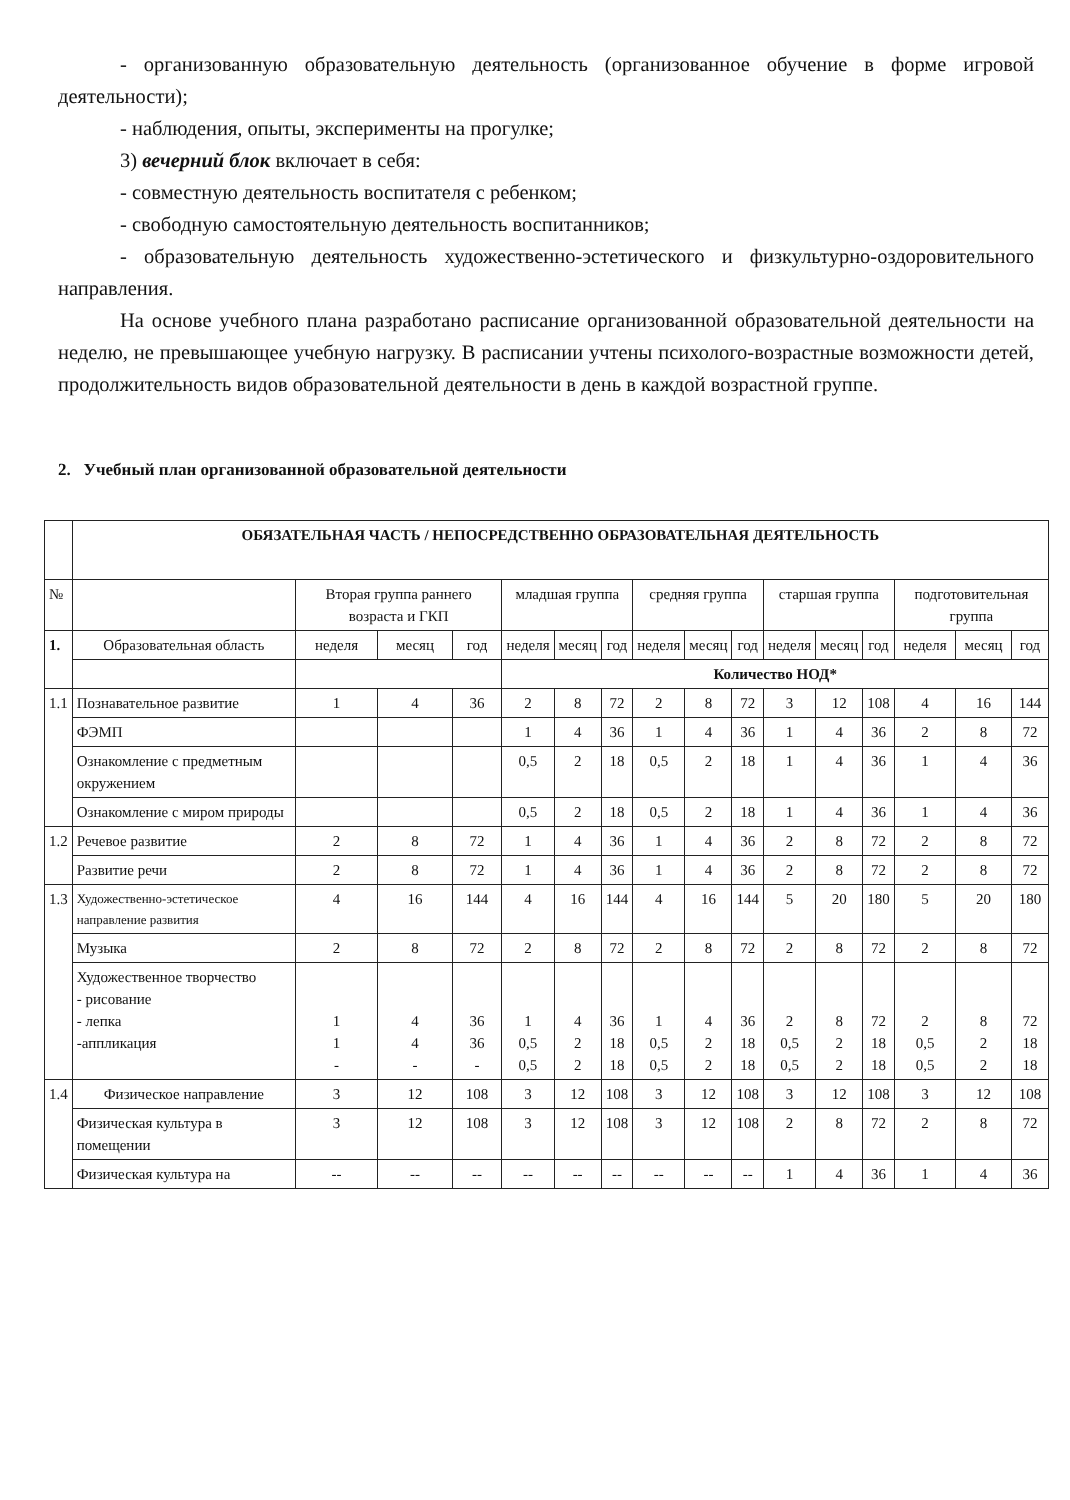- организованную образовательную деятельность (организованное обучение в форме игровой деятельности);
- наблюдения, опыты, эксперименты на прогулке;
3) вечерний блок включает в себя:
- совместную деятельность воспитателя с ребенком;
- свободную самостоятельную деятельность воспитанников;
- образовательную деятельность художественно-эстетического и физкультурно-оздоровительного направления.
На основе учебного плана разработано расписание организованной образовательной деятельности на неделю, не превышающее учебную нагрузку. В расписании учтены психолого-возрастные возможности детей, продолжительность видов образовательной деятельности в день в каждой возрастной группе.
2. Учебный план организованной образовательной деятельности
| | ОБЯЗАТЕЛЬНАЯ ЧАСТЬ / НЕПОСРЕДСТВЕННО ОБРАЗОВАТЕЛЬНАЯ ДЕЯТЕЛЬНОСТЬ | | | | | | | | | | | | | | | |
| № | | Вторая группа раннего возраста и ГКП | | | младшая группа | | | средняя группа | | | старшая группа | | | подготовительная группа | | |
| 1. | Образовательная область | неделя | месяц | год | неделя | месяц | год | неделя | месяц | год | неделя | месяц | год | неделя | месяц | год |
| | | | | | Количество НОД* | | | | | | | | | | | |
| 1.1 | Познавательное развитие | 1 | 4 | 36 | 2 | 8 | 72 | 2 | 8 | 72 | 3 | 12 | 108 | 4 | 16 | 144 |
| | ФЭМП | | | | 1 | 4 | 36 | 1 | 4 | 36 | 1 | 4 | 36 | 2 | 8 | 72 |
| | Ознакомление с предметным окружением | | | | 0,5 | 2 | 18 | 0,5 | 2 | 18 | 1 | 4 | 36 | 1 | 4 | 36 |
| | Ознакомление с миром природы | | | | 0,5 | 2 | 18 | 0,5 | 2 | 18 | 1 | 4 | 36 | 1 | 4 | 36 |
| 1.2 | Речевое развитие | 2 | 8 | 72 | 1 | 4 | 36 | 1 | 4 | 36 | 2 | 8 | 72 | 2 | 8 | 72 |
| | Развитие речи | 2 | 8 | 72 | 1 | 4 | 36 | 1 | 4 | 36 | 2 | 8 | 72 | 2 | 8 | 72 |
| 1.3 | Художественно-эстетическое направление развития | 4 | 16 | 144 | 4 | 16 | 144 | 4 | 16 | 144 | 5 | 20 | 180 | 5 | 20 | 180 |
| | Музыка | 2 | 8 | 72 | 2 | 8 | 72 | 2 | 8 | 72 | 2 | 8 | 72 | 2 | 8 | 72 |
| | Художественное творчество - рисование - лепка -аппликация | 1 1 - | 4 4 - | 36 36 - | 1 0,5 0,5 | 4 2 2 | 36 18 18 | 1 0,5 0,5 | 4 2 2 | 36 18 18 | 2 0,5 0,5 | 8 2 2 | 72 18 18 | 2 0,5 0,5 | 8 2 2 | 72 18 18 |
| 1.4 | Физическое направление | 3 | 12 | 108 | 3 | 12 | 108 | 3 | 12 | 108 | 3 | 12 | 108 | 3 | 12 | 108 |
| | Физическая культура в помещении | 3 | 12 | 108 | 3 | 12 | 108 | 3 | 12 | 108 | 2 | 8 | 72 | 2 | 8 | 72 |
| | Физическая культура на | -- | -- | -- | -- | -- | -- | -- | -- | -- | 1 | 4 | 36 | 1 | 4 | 36 |